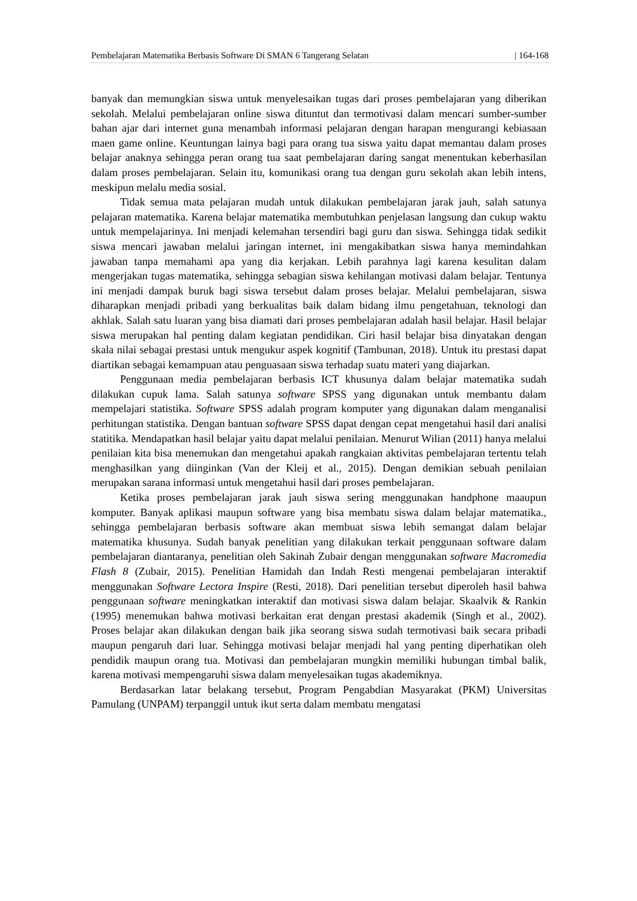Pembelajaran Matematika Berbasis Software Di SMAN 6 Tangerang Selatan | 164-168
banyak dan memungkian siswa untuk menyelesaikan tugas dari proses pembelajaran yang diberikan sekolah. Melalui pembelajaran online siswa dituntut dan termotivasi dalam mencari sumber-sumber bahan ajar dari internet guna menambah informasi pelajaran dengan harapan mengurangi kebiasaan maen game online. Keuntungan lainya bagi para orang tua siswa yaitu dapat memantau dalam proses belajar anaknya sehingga peran orang tua saat pembelajaran daring sangat menentukan keberhasilan dalam proses pembelajaran. Selain itu, komunikasi orang tua dengan guru sekolah akan lebih intens, meskipun melalu media sosial.
Tidak semua mata pelajaran mudah untuk dilakukan pembelajaran jarak jauh, salah satunya pelajaran matematika. Karena belajar matematika membutuhkan penjelasan langsung dan cukup waktu untuk mempelajarinya. Ini menjadi kelemahan tersendiri bagi guru dan siswa. Sehingga tidak sedikit siswa mencari jawaban melalui jaringan internet, ini mengakibatkan siswa hanya memindahkan jawaban tanpa memahami apa yang dia kerjakan. Lebih parahnya lagi karena kesulitan dalam mengerjakan tugas matematika, sehingga sebagian siswa kehilangan motivasi dalam belajar. Tentunya ini menjadi dampak buruk bagi siswa tersebut dalam proses belajar. Melalui pembelajaran, siswa diharapkan menjadi pribadi yang berkualitas baik dalam bidang ilmu pengetahuan, teknologi dan akhlak. Salah satu luaran yang bisa diamati dari proses pembelajaran adalah hasil belajar. Hasil belajar siswa merupakan hal penting dalam kegiatan pendidikan. Ciri hasil belajar bisa dinyatakan dengan skala nilai sebagai prestasi untuk mengukur aspek kognitif (Tambunan, 2018). Untuk itu prestasi dapat diartikan sebagai kemampuan atau penguasaan siswa terhadap suatu materi yang diajarkan.
Penggunaan media pembelajaran berbasis ICT khusunya dalam belajar matematika sudah dilakukan cupuk lama. Salah satunya software SPSS yang digunakan untuk membantu dalam mempelajari statistika. Software SPSS adalah program komputer yang digunakan dalam menganalisi perhitungan statistika. Dengan bantuan software SPSS dapat dengan cepat mengetahui hasil dari analisi statitika. Mendapatkan hasil belajar yaitu dapat melalui penilaian. Menurut Wilian (2011) hanya melalui penilaian kita bisa menemukan dan mengetahui apakah rangkaian aktivitas pembelajaran tertentu telah menghasilkan yang diinginkan (Van der Kleij et al., 2015). Dengan demikian sebuah penilaian merupakan sarana informasi untuk mengetahui hasil dari proses pembelajaran.
Ketika proses pembelajaran jarak jauh siswa sering menggunakan handphone maaupun komputer. Banyak aplikasi maupun software yang bisa membatu siswa dalam belajar matematika., sehingga pembelajaran berbasis software akan membuat siswa lebih semangat dalam belajar matematika khusunya. Sudah banyak penelitian yang dilakukan terkait penggunaan software dalam pembelajaran diantaranya, penelitian oleh Sakinah Zubair dengan menggunakan software Macromedia Flash 8 (Zubair, 2015). Penelitian Hamidah dan Indah Resti mengenai pembelajaran interaktif menggunakan Software Lectora Inspire (Resti, 2018). Dari penelitian tersebut diperoleh hasil bahwa penggunaan software meningkatkan interaktif dan motivasi siswa dalam belajar. Skaalvik & Rankin (1995) menemukan bahwa motivasi berkaitan erat dengan prestasi akademik (Singh et al., 2002). Proses belajar akan dilakukan dengan baik jika seorang siswa sudah termotivasi baik secara pribadi maupun pengaruh dari luar. Sehingga motivasi belajar menjadi hal yang penting diperhatikan oleh pendidik maupun orang tua. Motivasi dan pembelajaran mungkin memiliki hubungan timbal balik, karena motivasi mempengaruhi siswa dalam menyelesaikan tugas akademiknya.
Berdasarkan latar belakang tersebut, Program Pengabdian Masyarakat (PKM) Universitas Pamulang (UNPAM) terpanggil untuk ikut serta dalam membatu mengatasi